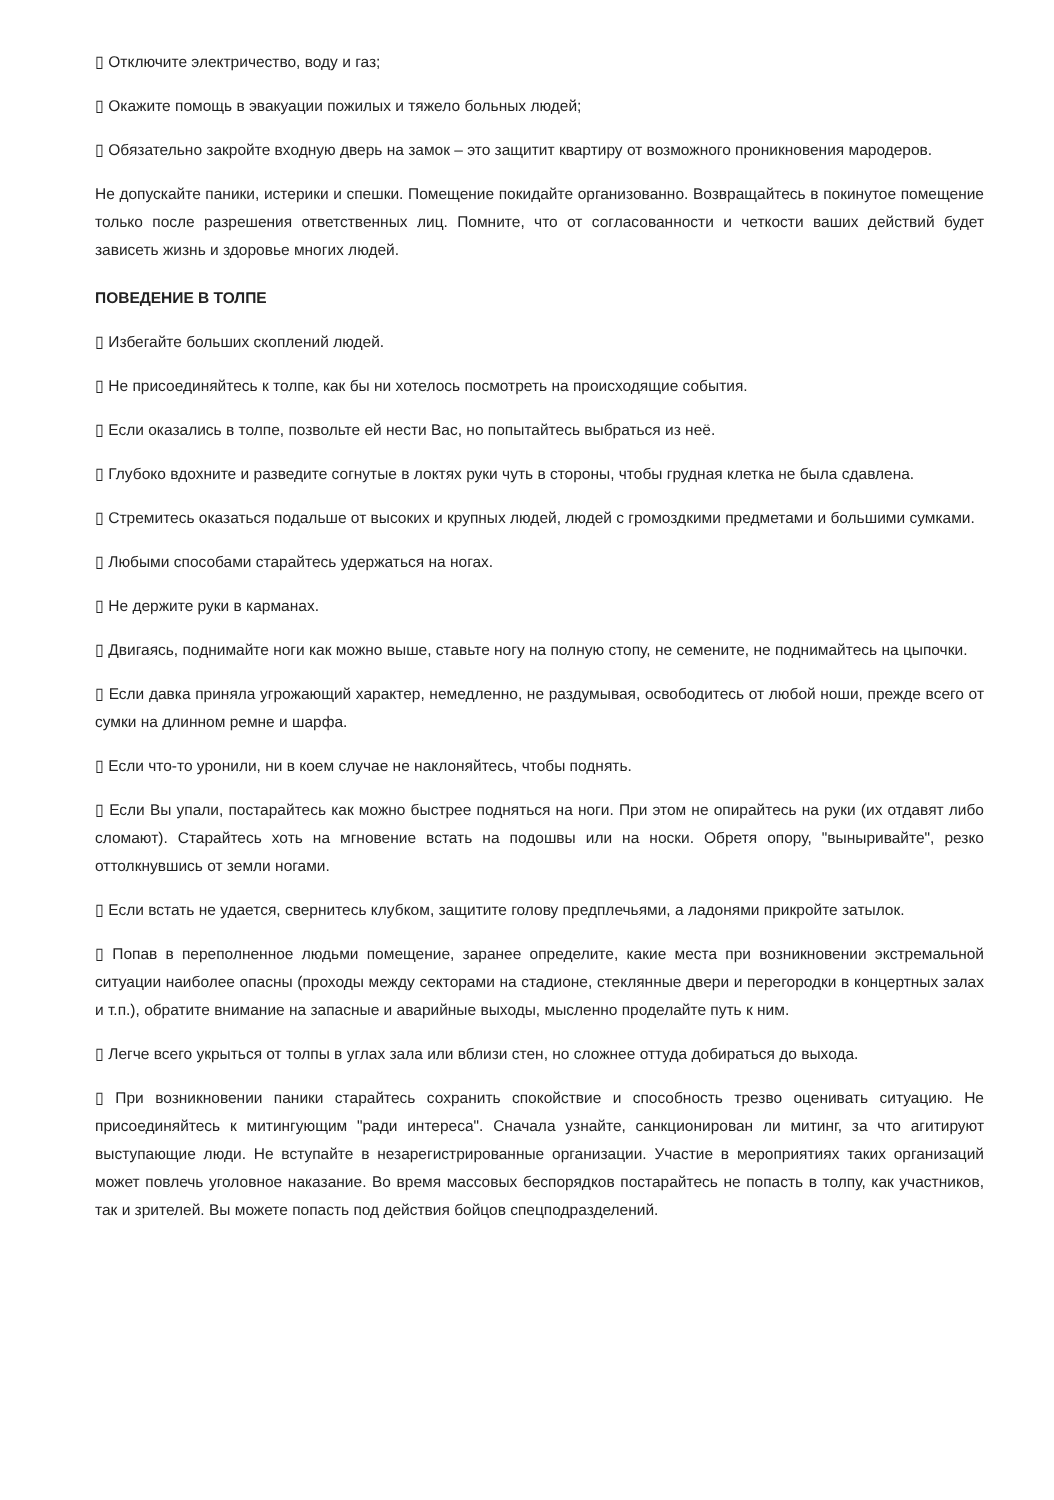▯ Отключите электричество, воду и газ;
▯ Окажите помощь в эвакуации пожилых и тяжело больных людей;
▯ Обязательно закройте входную дверь на замок – это защитит квартиру от возможного проникновения мародеров.
Не допускайте паники, истерики и спешки. Помещение покидайте организованно. Возвращайтесь в покинутое помещение только после разрешения ответственных лиц. Помните, что от согласованности и четкости ваших действий будет зависеть жизнь и здоровье многих людей.
ПОВЕДЕНИЕ В ТОЛПЕ
▯ Избегайте больших скоплений людей.
▯ Не присоединяйтесь к толпе, как бы ни хотелось посмотреть на происходящие события.
▯ Если оказались в толпе, позвольте ей нести Вас, но попытайтесь выбраться из неё.
▯ Глубоко вдохните и разведите согнутые в локтях руки чуть в стороны, чтобы грудная клетка не была сдавлена.
▯ Стремитесь оказаться подальше от высоких и крупных людей, людей с громоздкими предметами и большими сумками.
▯ Любыми способами старайтесь удержаться на ногах.
▯ Не держите руки в карманах.
▯ Двигаясь, поднимайте ноги как можно выше, ставьте ногу на полную стопу, не семените, не поднимайтесь на цыпочки.
▯ Если давка приняла угрожающий характер, немедленно, не раздумывая, освободитесь от любой ноши, прежде всего от сумки на длинном ремне и шарфа.
▯ Если что-то уронили, ни в коем случае не наклоняйтесь, чтобы поднять.
▯ Если Вы упали, постарайтесь как можно быстрее подняться на ноги. При этом не опирайтесь на руки (их отдавят либо сломают). Старайтесь хоть на мгновение встать на подошвы или на носки. Обретя опору, "выныривайте", резко оттолкнувшись от земли ногами.
▯ Если встать не удается, свернитесь клубком, защитите голову предплечьями, а ладонями прикройте затылок.
▯ Попав в переполненное людьми помещение, заранее определите, какие места при возникновении экстремальной ситуации наиболее опасны (проходы между секторами на стадионе, стеклянные двери и перегородки в концертных залах и т.п.), обратите внимание на запасные и аварийные выходы, мысленно проделайте путь к ним.
▯ Легче всего укрыться от толпы в углах зала или вблизи стен, но сложнее оттуда добираться до выхода.
▯ При возникновении паники старайтесь сохранить спокойствие и способность трезво оценивать ситуацию. Не присоединяйтесь к митингующим "ради интереса". Сначала узнайте, санкционирован ли митинг, за что агитируют выступающие люди. Не вступайте в незарегистрированные организации. Участие в мероприятиях таких организаций может повлечь уголовное наказание. Во время массовых беспорядков постарайтесь не попасть в толпу, как участников, так и зрителей. Вы можете попасть под действия бойцов спецподразделений.